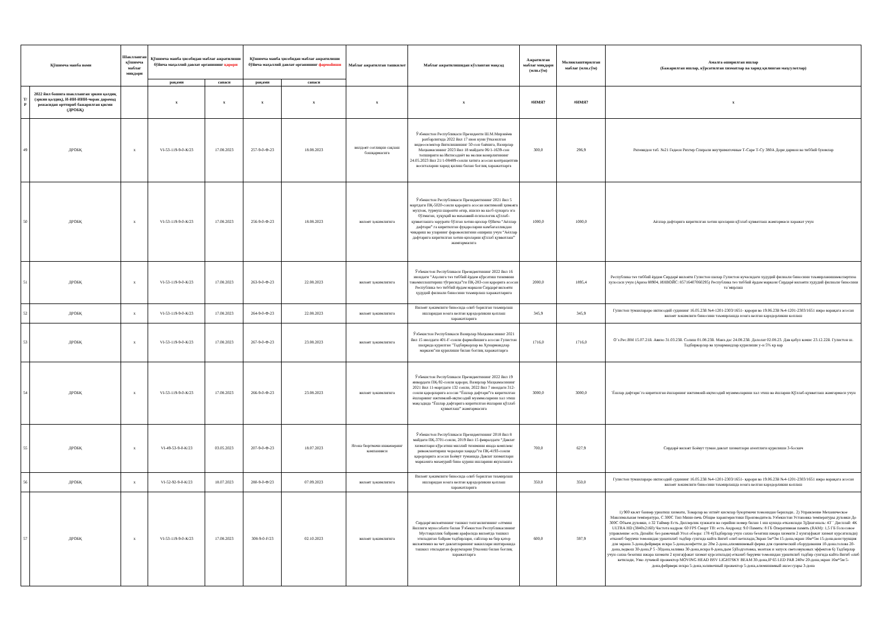| Қўшимча манба номи | | Шаклланган қўшимча маблағ миқдори | Қўшимча манба ҳисобидан маблағ ажратилиши бўйича маҳаллий давлат органининг қарори | | Қўшимча манба ҳисобидан маблағ ажратилиши бўйича маҳаллий давлат органининг фармойиши | | Маблағ ажратилган ташкилот | Маблағ ажратилишидан кўзланган мақсад | Ажратилган маблағ миқдори (млн.сўм) | Молиялаштирилган маблағ (млн.сўм) | Амалга оширилган ишлар (Бажарилган ишлар, кўрсатилган хизматлар ва харид қилинган маҳсулотлар) |
| --- | --- | --- | --- | --- | --- | --- | --- | --- | --- | --- | --- |
| | | | рақами | санаси | рақами | санаси | | | | | |
| Т/Р | 2022 йил бошига шаклланган эркин қолдиқ (эркин қолдиқ), И-ИИ-ИИИ-чорак даромад режасидан орттириб бажарилган қисми (ДРОБҚ) | | x | x | x | x | x | x | #ИМЯ? | #ИМЯ? | x |
| 49 | ДРОБҚ | x | VI-53-119-9-0-К/23 | 17.08.2023 | 257-9-0-Ф-23 | 18.08.2023 | вилдоят соғлиқни сақлаш бошқармасига | Ўзбекистон Республикаси Президенти Ш.М.Мирзиёев рахбарлигида 2022 йил 17 июн куни ўтказилган видеоселектор йиғилишининг 50-сон баёнига, Вазирлар Маҳкамасининг 2023 йил 18 майдаги 06/1-1639-сон топшириги ва Иктисодиёт ва молия вазирлигининг 24.05.2023 йил 21/1-08489-сонли хатига асосан контрацептив воситаларни харид қилиш билан боғлиқ харажатларга | 300,0 | 296,9 | Ригевидон таб. №21 Гедеон Рихтер Спирали внутриматочные Т-Саре Т-Су 380А Дори дармон ва тиббий буюмлар |
| 50 | ДРОБҚ | x | VI-53-119-9-0-К/23 | 17.08.2023 | 256-9-0-Ф-23 | 18.08.2023 | вилоят ҳокимлигига | Ўзбекистон Республикаси Президентининг 2021 йил 5 мартдаги ПҚ-5020-сонли қарорига асосан ижтимоий ҳимояга муҳтож, турмуш шароити оғир, ишсиз ва касб-ҳунарга эга бўлмаган, ҳуқуқий ва маънавий-психологик қўллаб-қувватлашга зарурати бўлган хотин-қизлар бўйича “Аёллар дафтари” га киритилган фуқароларни камбағалликдан чиқариш ва уларнинг фаровонлигини ошириш учун “Аёллар дафтарига киритилган хотин-қизларни қўллаб қувватлаш” жамғармасига | 1000,0 | 1000,0 | Аёллар дафтарига киритилган хотин қизларни қўллаб қувватлаш жамғармаси харажат учун |
| 51 | ДРОБҚ | x | VI-53-119-9-0-К/23 | 17.08.2023 | 263-9-0-Ф-23 | 22.08.2023 | вилоят ҳокимлигига | Ўзбекистон Республикаси Президентининг 2022 йил 16 июндаги “Аҳолига тез тиббий ёрдам кўрсатиш тизимини такомиллаштириш тўғрисида”ги ПҚ-283-сон қарорига асосан Республика тез тиббий ёрдам маркази Сирдарё вилояти ҳудудий филиали биносини таъмирлаш харажатларига | 2000,0 | 1895,4 | Республика тез тиббий ёрдам Сирдарё вилояти Гулистон шахар Гулистон кучасидаги худудий филиали биносини таъмирланишиекспертиза хулосаси учун (Ариза 88904, ИНВОЙС: 85716407060295) Республика тез тиббий ёрдам маркази Сирдарё вилояти худудий филиали биносини та`мирлаш |
| 52 | ДРОБҚ | x | VI-53-119-9-0-К/23 | 17.08.2023 | 264-9-0-Ф-23 | 22.08.2023 | вилоят ҳокимлигига | Вилоят ҳокимлиги биносида олиб борилган таъмирлаш ишларидан юзага келган қарздорликни қоплаш харажатларига | 345,9 | 345,9 | Гулистон туманлараро иктисодий судининг 16.05.23й №4-1201-2303/1651- қарори ва 19.06.23й №4-1201-2303/1651 ижро варақага асосан вилоят хокимлиги биносини таъмирлашда юзага келган карздорликни коплаш |
| 53 | ДРОБҚ | x | VI-53-119-9-0-К/23 | 17.08.2023 | 267-9-0-Ф-23 | 23.08.2023 | вилоят ҳокимлигига | Ўзбекистон Республикаси Вазирлар Маҳкамасининг 2021 йил 15 июлдаги 401-Ғ-сонли фармойишига асосан Гулистон шаҳрида қурилган "Тадбиркорлар ва Ҳунармандлар маркази"ни қурилиши билан боғлиқ харажатларга | 1716,0 | 1716,0 | О`з.Рес.ВМ 15.07.21й. Авизо 31.03.23й. Солиш 01.08.23й. Манз.дас 24.08.23й. Далолат 02.08.23. Дав қабул комис 23.12.22й. Гулистон ш. Тадбиркорлар ва хунармандлар қурилиши у-н 5% кр кар |
| 54 | ДРОБҚ | x | VI-53-119-9-0-К/23 | 17.08.2023 | 266-9-0-Ф-23 | 23.08.2023 | вилоят ҳокимлигига | Ўзбекистон Республикаси Президентининг 2022 йил 19 январдаги ПҚ-92-сонли қарори, Вазирлар Маҳкамасининг 2021 йил 11-мартдаги 132 сонли, 2022 йил 7 июндаги 312-сонли қарорларига асосан “Ёшлар дафтари”га киритилган ёшларнинг ижтимоий-иқтисодий муаммоларини хал этиш мақсадида “Ёшлар дафтарига киритилган ёшларни қўллаб қувватлаш” жамғармасига | 3000,0 | 3000,0 | `Ёшлар дафтари`га киритилган ёшларнинг ижтимоий-иқтисодий муаммоларини хал этиш ва ёшларни Қўллаб-қувватлаш жамғармаси учун |
| 55 | ДРОБҚ | x | VI-49-53-9-0-К/23 | 03.05.2023 | 207-9-0-Ф-23 | 18.07.2023 | Ягона бюртмачи инженеринг компанияси | Ўзбекистон Республикаси Президентининг 2018 йил 8 майдаги ПҚ-3701-сонли, 2019 йил 15 февралдаги “Давлат хизматлари кўрсатиш миллий тизимини янада комплекс ривожлантириш чоралари хақида”ги ПҚ-4193-сонли қарорларига асосан Боёвут туманида Давлат хизматлари марказига маъмурий бино қуриш ишларини якунлашга | 700,0 | 627,9 | Сирдарё вилоят Боёвут туман давлат хизматлари агентлиги қурилиши 3-боскич |
| 56 | ДРОБҚ | x | VI-52-92-9-0-К/23 | 18.07.2023 | 280-9-0-Ф/23 | 07.09.2023 | вилоят ҳокимлигига | Вилоят ҳокимлиги биносида олиб борилган таъмирлаш ишларидан юзага келган қарздорликни қоплаш харажатларига | 350,0 | 350,0 | Гулистон туманлараро иктисодий судининг 16.05.23й №4-1201-2303/1651- қарори ва 19.06.23й №4-1201-2303/1651 ижро варақага асосан вилоят хокимлиги биносини таъмирлашда юзага келган карздорликни коплаш |
| 57 | ДРОБҚ | x | VI-53-119-9-0-К/23 | 17.08.2023 | 308-9-0-F/23 | 02.10.2023 | вилоят ҳокимлигига | Сирдарё вилоятининг ташкил топганлигининг олтмиш йиллиги муносабати билан Ўзбекистон Республикасининг Мустақиллик байрами арафасида вилоятда ташкил этиладиган байрам тадбирлари, сайллар ва бир қатор вилоятимиз ва чет давлатларининг вакиллари иштирокида ташкил этиладиган форумларни ўтказиш билан боғлиқ харажатларга | 600,0 | 597,9 | 1) 900 кв.мт баннер урнатиш хизмати, Товарлар ва эхтиёт кисмлар буюртмачи томонидан берилади.. 2) Управление Механическое Максимальная температура, С 300С Тип Мини-печь Общие характеристики Производитель Узбекистан Установка температуры духовки До 300С Объем духовки, л 32 Таймер Есть Диллерлик хужжати ва серийни номер билан 1 иш кунида етказилади 3)Диагональ: 43`` Дисплай: 4K ULTRA HD (3840x2160) Частота кадров: 60 FPS Смарт ТВ: есть Андроид: 9.0 Память: 8 ГБ Оперативная память (RAM): 1,5 ГБ Голосовое управление: есть Дизайн: без рамочный Угол обзора: 178 4)Тадбирлар учун сахна безатиш ижара хизмати 2 кунга(факат хизмат курсатилади) етказиб берувчи томонидан урнатилиб тадбир сунгида кайта йигиб олиб кетилади,Экран 5м*3м 15-дона,экран 16м*5м 15-дона,конструкция для экрана 3-дона,фейрверк искра 5-дона,конфетти до 20м 2-дона,алюминиевый ферма для сценический оборудования 10-дона.голова 20-дона,ледвош 30-дона,Р 5 -30дона,заливка 30-дона,искра 8-дона,дым 5)Подготовка, монтаж и запуск светозвуковых эффектов 6) Тадбирлар учун сахна безатиш ижара хизмати 2 кунга(факат хизмат курсатилади) етказиб берувчи томонидан урнатилиб тадбир сунгида кайта йигиб олиб кетилади, Узко лучевой прожектор MOVING HEAD BSV LIGHTSKY BEAM 30-дона,IP 65 LED PAR 240w 20-дона,экран 16м*5м 5-дона,фейрверк искра 5-дона,заливочный прожектор 5-дона,алюминиевый аксессуары 3-дона |